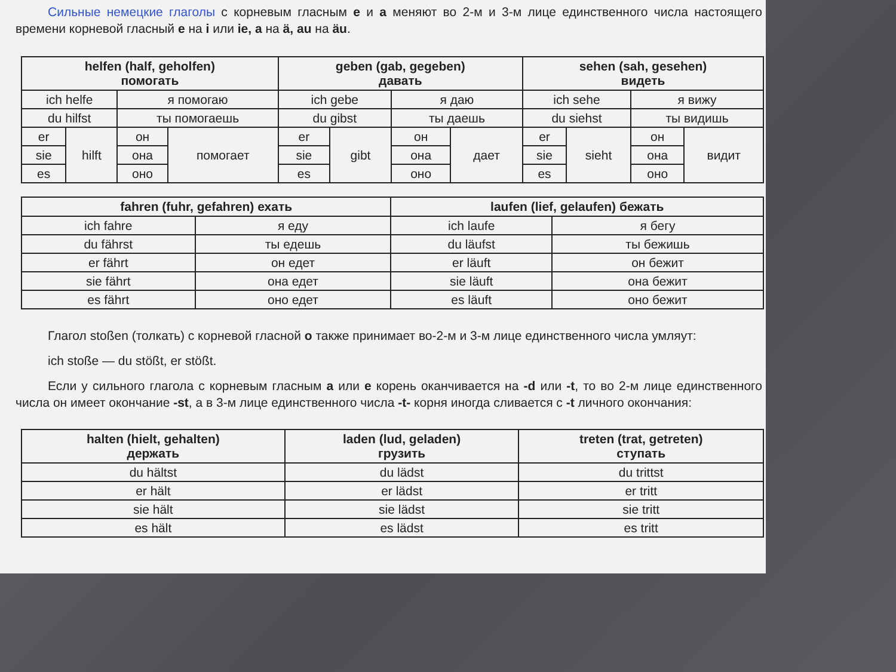Сильные немецкие глаголы с корневым гласным e и a меняют во 2-м и 3-м лице единственного числа настоящего времени корневой гласный e на i или ie, a на ä, au на äu.
| helfen (half, geholfen) помогать | | | | geben (gab, gegeben) давать | | | | sehen (sah, gesehen) видеть | | | |
| --- | --- | --- | --- | --- | --- | --- | --- | --- | --- | --- | --- |
| ich helfe | | я помогаю | | ich gebe | | я даю | | ich sehe | | я вижу | |
| du hilfst | | ты помогаешь | | du gibst | | ты даешь | | du siehst | | ты видишь | |
| er | hilft | он | помогает | er | gibt | он | дает | er | sieht | он | видит |
| sie | | она | | sie | | она | | sie | | она | |
| es | | оно | | es | | оно | | es | | оно | |
| fahren (fuhr, gefahren) ехать | | laufen (lief, gelaufen) бежать | |
| --- | --- | --- | --- |
| ich fahre | я еду | ich laufe | я бегу |
| du fährst | ты едешь | du läufst | ты бежишь |
| er fährt | он едет | er läuft | он бежит |
| sie fährt | она едет | sie läuft | она бежит |
| es fährt | оно едет | es läuft | оно бежит |
Глагол stoßen (толкать) с корневой гласной o также принимает во-2-м и 3-м лице единственного числа умляут:
ich stoße — du stößt, er stößt.
Если у сильного глагола с корневым гласным a или e корень оканчивается на -d или -t, то во 2-м лице единственного числа он имеет окончание -st, а в 3-м лице единственного числа -t- корня иногда сливается с -t личного окончания:
| halten (hielt, gehalten) держать | laden (lud, geladen) грузить | treten (trat, getreten) ступать |
| --- | --- | --- |
| du hältst | du lädst | du trittst |
| er hält | er lädst | er tritt |
| sie hält | sie lädst | sie tritt |
| es hält | es lädst | es tritt |